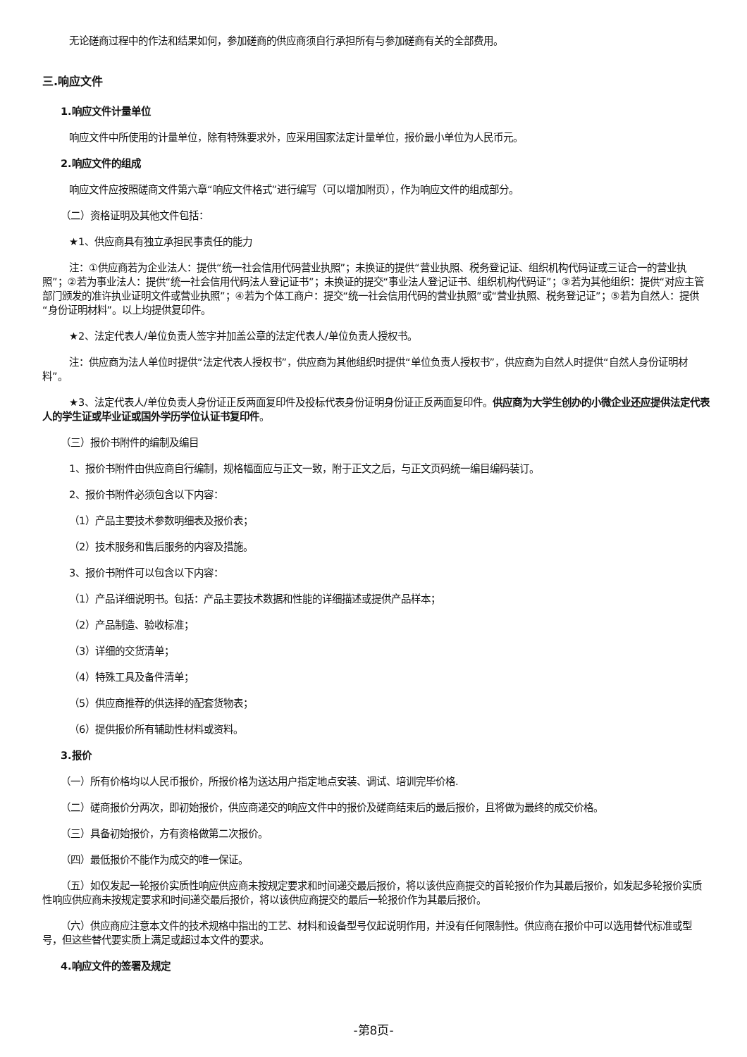无论磋商过程中的作法和结果如何，参加磋商的供应商须自行承担所有与参加磋商有关的全部费用。
三.响应文件
1.响应文件计量单位
响应文件中所使用的计量单位，除有特殊要求外，应采用国家法定计量单位，报价最小单位为人民币元。
2.响应文件的组成
响应文件应按照磋商文件第六章“响应文件格式”进行编写（可以增加附页），作为响应文件的组成部分。
（二）资格证明及其他文件包括：
★1、供应商具有独立承担民事责任的能力
注：①供应商若为企业法人：提供“统一社会信用代码营业执照”；未换证的提供“营业执照、税务登记证、组织机构代码证或三证合一的营业执照”；②若为事业法人：提供“统一社会信用代码法人登记证书”；未换证的提交“事业法人登记证书、组织机构代码证”；③若为其他组织：提供“对应主管部门颁发的准许执业证明文件或营业执照”；④若为个体工商户：提交“统一社会信用代码的营业执照”或“营业执照、税务登记证”；⑤若为自然人：提供“身份证明材料”。以上均提供复印件。
★2、法定代表人/单位负责人签字并加盖公章的法定代表人/单位负责人授权书。
注：供应商为法人单位时提供“法定代表人授权书”，供应商为其他组织时提供“单位负责人授权书”，供应商为自然人时提供“自然人身份证明材料”。
★3、法定代表人/单位负责人身份证正反两面复印件及投标代表身份证明身份证正反两面复印件。供应商为大学生创办的小微企业还应提供法定代表人的学生证或毕业证或国外学历学位认证书复印件。
（三）报价书附件的编制及编目
1、报价书附件由供应商自行编制，规格幅面应与正文一致，附于正文之后，与正文页码统一编目编码装订。
2、报价书附件必须包含以下内容：
（1）产品主要技术参数明细表及报价表；
（2）技术服务和售后服务的内容及措施。
3、报价书附件可以包含以下内容：
（1）产品详细说明书。包括：产品主要技术数据和性能的详细描述或提供产品样本；
（2）产品制造、验收标准；
（3）详细的交货清单；
（4）特殊工具及备件清单；
（5）供应商推荐的供选择的配套货物表；
（6）提供报价所有辅助性材料或资料。
3.报价
（一）所有价格均以人民币报价，所报价格为送达用户指定地点安装、调试、培训完毕价格.
（二）磋商报价分两次，即初始报价，供应商递交的响应文件中的报价及磋商结束后的最后报价，且将做为最终的成交价格。
（三）具备初始报价，方有资格做第二次报价。
（四）最低报价不能作为成交的唯一保证。
（五）如仅发起一轮报价实质性响应供应商未按规定要求和时间递交最后报价，将以该供应商提交的首轮报价作为其最后报价，如发起多轮报价实质性响应供应商未按规定要求和时间递交最后报价，将以该供应商提交的最后一轮报价作为其最后报价。
（六）供应商应注意本文件的技术规格中指出的工艺、材料和设备型号仅起说明作用，并没有任何限制性。供应商在报价中可以选用替代标准或型号，但这些替代要实质上满足或超过本文件的要求。
4.响应文件的签署及规定
-第8页-